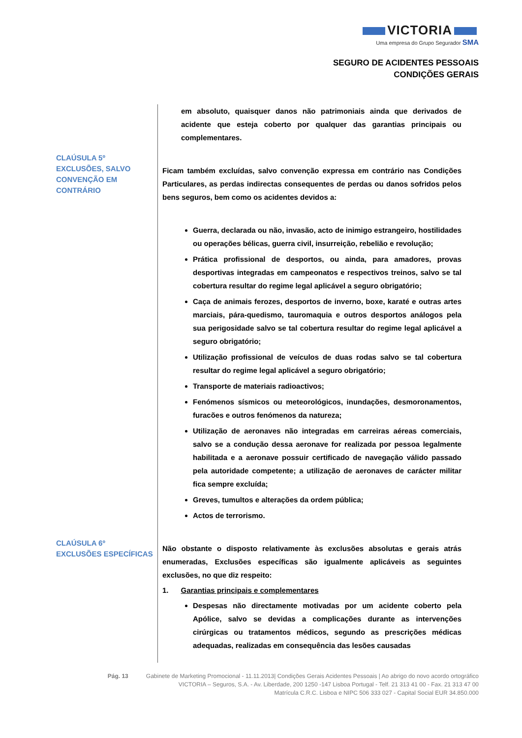VICTORIA
Uma empresa do Grupo Segurador SMA
SEGURO DE ACIDENTES PESSOAIS
CONDIÇÕES GERAIS
CLAÚSULA 5º
EXCLUSÕES, SALVO
CONVENÇÃO EM
CONTRÁRIO
CLAÚSULA 6º
EXCLUSÕES ESPECÍFICAS
em absoluto, quaisquer danos não patrimoniais ainda que derivados de acidente que esteja coberto por qualquer das garantias principais ou complementares.
Ficam também excluídas, salvo convenção expressa em contrário nas Condições Particulares, as perdas indirectas consequentes de perdas ou danos sofridos pelos bens seguros, bem como os acidentes devidos a:
Guerra, declarada ou não, invasão, acto de inimigo estrangeiro, hostilidades ou operações bélicas, guerra civil, insurreição, rebelião e revolução;
Prática profissional de desportos, ou ainda, para amadores, provas desportivas integradas em campeonatos e respectivos treinos, salvo se tal cobertura resultar do regime legal aplicável a seguro obrigatório;
Caça de animais ferozes, desportos de inverno, boxe, karaté e outras artes marciais, pára-quedismo, tauromaquia e outros desportos análogos pela sua perigosidade salvo se tal cobertura resultar do regime legal aplicável a seguro obrigatório;
Utilização profissional de veículos de duas rodas salvo se tal cobertura resultar do regime legal aplicável a seguro obrigatório;
Transporte de materiais radioactivos;
Fenómenos sísmicos ou meteorológicos, inundações, desmoronamentos, furacões e outros fenómenos da natureza;
Utilização de aeronaves não integradas em carreiras aéreas comerciais, salvo se a condução dessa aeronave for realizada por pessoa legalmente habilitada e a aeronave possuir certificado de navegação válido passado pela autoridade competente; a utilização de aeronaves de carácter militar fica sempre excluída;
Greves, tumultos e alterações da ordem pública;
Actos de terrorismo.
Não obstante o disposto relativamente às exclusões absolutas e gerais atrás enumeradas, Exclusões específicas são igualmente aplicáveis as seguintes exclusões, no que diz respeito:
1. Garantias principais e complementares
Despesas não directamente motivadas por um acidente coberto pela Apólice, salvo se devidas a complicações durante as intervenções cirúrgicas ou tratamentos médicos, segundo as prescrições médicas adequadas, realizadas em consequência das lesões causadas
Pág. 13 Gabinete de Marketing Promocional - 11.11.2013| Condições Gerais Acidentes Pessoais | Ao abrigo do novo acordo ortográfico
VICTORIA – Seguros, S.A. - Av. Liberdade, 200 1250 -147 Lisboa Portugal - Telf. 21 313 41 00 - Fax. 21 313 47 00
Matrícula C.R.C. Lisboa e NIPC 506 333 027 - Capital Social EUR 34.850.000